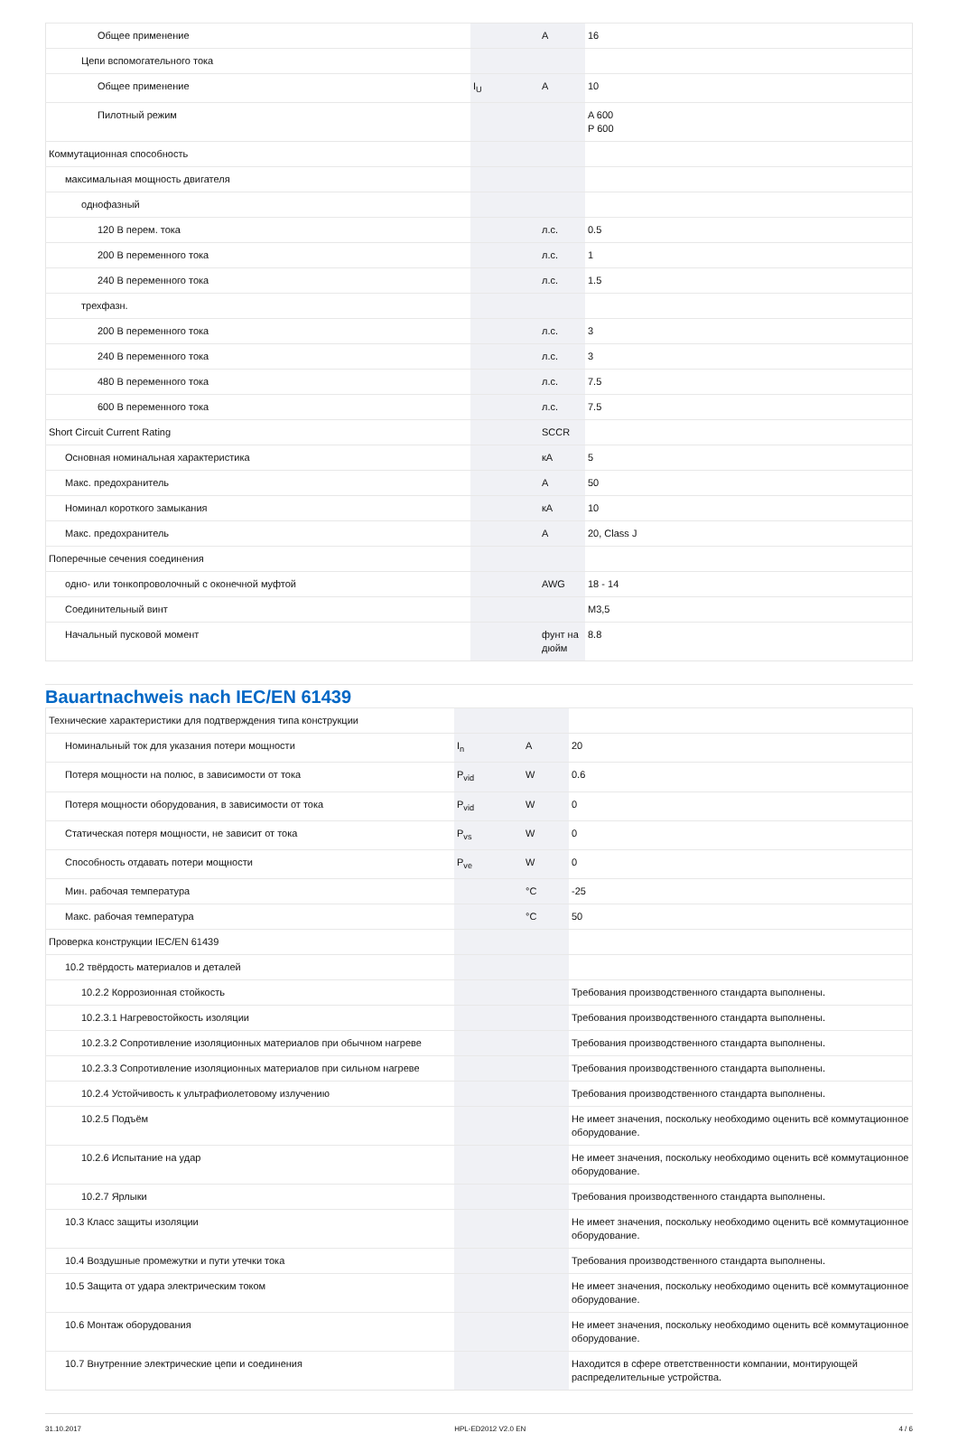| Общее применение | | A | 16 |
| Цепи вспомогательного тока | | | |
| Общее применение | I<sub>U</sub> | A | 10 |
| Пилотный режим | | | A 600 P 600 |
| Коммутационная способность | | | |
| максимальная мощность двигателя | | | |
| однофазный | | | |
| 120 В перем. тока | | л.с. | 0.5 |
| 200 В переменного тока | | л.с. | 1 |
| 240 В переменного тока | | л.с. | 1.5 |
| трехфазн. | | | |
| 200 В переменного тока | | л.с. | 3 |
| 240 В переменного тока | | л.с. | 3 |
| 480 В переменного тока | | л.с. | 7.5 |
| 600 В переменного тока | | л.с. | 7.5 |
| Short Circuit Current Rating | | SCCR | |
| Основная номинальная характеристика | | кА | 5 |
| Макс. предохранитель | | A | 50 |
| Номинал короткого замыкания | | кА | 10 |
| Макс. предохранитель | | A | 20, Class J |
| Поперечные сечения соединения | | | |
| одно- или тонкопроволочный с оконечной муфтой | | AWG | 18 - 14 |
| Соединительный винт | | | M3,5 |
| Начальный пусковой момент | | фунт на дюйм | 8.8 |
Bauartnachweis nach IEC/EN 61439
| Технические характеристики для подтверждения типа конструкции | | | |
| Номинальный ток для указания потери мощности | I<sub>n</sub> | A | 20 |
| Потеря мощности на полюс, в зависимости от тока | P<sub>vid</sub> | W | 0.6 |
| Потеря мощности оборудования, в зависимости от тока | P<sub>vid</sub> | W | 0 |
| Статическая потеря мощности, не зависит от тока | P<sub>vs</sub> | W | 0 |
| Способность отдавать потери мощности | P<sub>ve</sub> | W | 0 |
| Мин. рабочая температура | | °C | -25 |
| Макс. рабочая температура | | °C | 50 |
| Проверка конструкции IEC/EN 61439 | | | |
| 10.2 твёрдость материалов и деталей | | | |
| 10.2.2 Коррозионная стойкость | | | Требования производственного стандарта выполнены. |
| 10.2.3.1 Нагревостойкость изоляции | | | Требования производственного стандарта выполнены. |
| 10.2.3.2 Сопротивление изоляционных материалов при обычном нагреве | | | Требования производственного стандарта выполнены. |
| 10.2.3.3 Сопротивление изоляционных материалов при сильном нагреве | | | Требования производственного стандарта выполнены. |
| 10.2.4 Устойчивость к ультрафиолетовому излучению | | | Требования производственного стандарта выполнены. |
| 10.2.5 Подъём | | | Не имеет значения, поскольку необходимо оценить всё коммутационное оборудование. |
| 10.2.6 Испытание на удар | | | Не имеет значения, поскольку необходимо оценить всё коммутационное оборудование. |
| 10.2.7 Ярлыки | | | Требования производственного стандарта выполнены. |
| 10.3 Класс защиты изоляции | | | Не имеет значения, поскольку необходимо оценить всё коммутационное оборудование. |
| 10.4 Воздушные промежутки и пути утечки тока | | | Требования производственного стандарта выполнены. |
| 10.5 Защита от удара электрическим током | | | Не имеет значения, поскольку необходимо оценить всё коммутационное оборудование. |
| 10.6 Монтаж оборудования | | | Не имеет значения, поскольку необходимо оценить всё коммутационное оборудование. |
| 10.7 Внутренние электрические цепи и соединения | | | Находится в сфере ответственности компании, монтирующей распределительные устройства. |
31.10.2017 HPL-ED2012 V2.0 EN 4 / 6